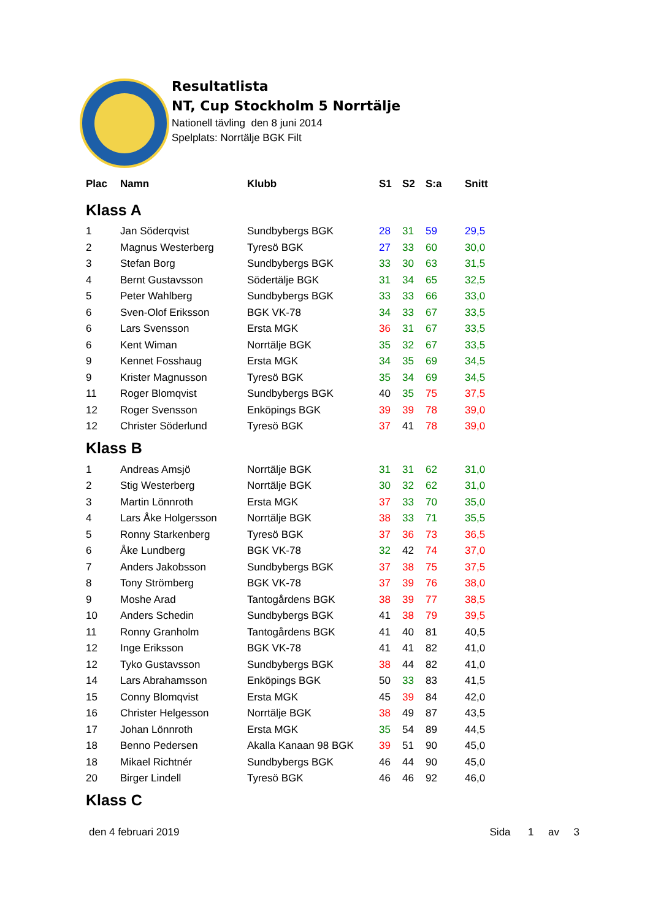Resultatlista
NT, Cup Stockholm 5 Norrtälje
Nationell tävling den 8 juni 2014
Spelplats: Norrtälje BGK Filt
| Plac | Namn | Klubb | S1 | S2 | S:a | Snitt |
| --- | --- | --- | --- | --- | --- | --- |
| Klass A | | | | | | |
| 1 | Jan Söderqvist | Sundbybergs BGK | 28 | 31 | 59 | 29,5 |
| 2 | Magnus Westerberg | Tyresö BGK | 27 | 33 | 60 | 30,0 |
| 3 | Stefan Borg | Sundbybergs BGK | 33 | 30 | 63 | 31,5 |
| 4 | Bernt Gustavsson | Södertälje BGK | 31 | 34 | 65 | 32,5 |
| 5 | Peter Wahlberg | Sundbybergs BGK | 33 | 33 | 66 | 33,0 |
| 6 | Sven-Olof Eriksson | BGK VK-78 | 34 | 33 | 67 | 33,5 |
| 6 | Lars Svensson | Ersta MGK | 36 | 31 | 67 | 33,5 |
| 6 | Kent Wiman | Norrtälje BGK | 35 | 32 | 67 | 33,5 |
| 9 | Kennet Fosshaug | Ersta MGK | 34 | 35 | 69 | 34,5 |
| 9 | Krister Magnusson | Tyresö BGK | 35 | 34 | 69 | 34,5 |
| 11 | Roger Blomqvist | Sundbybergs BGK | 40 | 35 | 75 | 37,5 |
| 12 | Roger Svensson | Enköpings BGK | 39 | 39 | 78 | 39,0 |
| 12 | Christer Söderlund | Tyresö BGK | 37 | 41 | 78 | 39,0 |
| Klass B | | | | | | |
| 1 | Andreas Amsjö | Norrtälje BGK | 31 | 31 | 62 | 31,0 |
| 2 | Stig Westerberg | Norrtälje BGK | 30 | 32 | 62 | 31,0 |
| 3 | Martin Lönnroth | Ersta MGK | 37 | 33 | 70 | 35,0 |
| 4 | Lars Åke Holgersson | Norrtälje BGK | 38 | 33 | 71 | 35,5 |
| 5 | Ronny Starkenberg | Tyresö BGK | 37 | 36 | 73 | 36,5 |
| 6 | Åke Lundberg | BGK VK-78 | 32 | 42 | 74 | 37,0 |
| 7 | Anders Jakobsson | Sundbybergs BGK | 37 | 38 | 75 | 37,5 |
| 8 | Tony Strömberg | BGK VK-78 | 37 | 39 | 76 | 38,0 |
| 9 | Moshe Arad | Tantogårdens BGK | 38 | 39 | 77 | 38,5 |
| 10 | Anders Schedin | Sundbybergs BGK | 41 | 38 | 79 | 39,5 |
| 11 | Ronny Granholm | Tantogårdens BGK | 41 | 40 | 81 | 40,5 |
| 12 | Inge Eriksson | BGK VK-78 | 41 | 41 | 82 | 41,0 |
| 12 | Tyko Gustavsson | Sundbybergs BGK | 38 | 44 | 82 | 41,0 |
| 14 | Lars Abrahamsson | Enköpings BGK | 50 | 33 | 83 | 41,5 |
| 15 | Conny Blomqvist | Ersta MGK | 45 | 39 | 84 | 42,0 |
| 16 | Christer Helgesson | Norrtälje BGK | 38 | 49 | 87 | 43,5 |
| 17 | Johan Lönnroth | Ersta MGK | 35 | 54 | 89 | 44,5 |
| 18 | Benno Pedersen | Akalla Kanaan 98 BGK | 39 | 51 | 90 | 45,0 |
| 18 | Mikael Richtnér | Sundbybergs BGK | 46 | 44 | 90 | 45,0 |
| 20 | Birger Lindell | Tyresö BGK | 46 | 46 | 92 | 46,0 |
| Klass C | | | | | | |
den 4 februari 2019 Sida 1 av 3